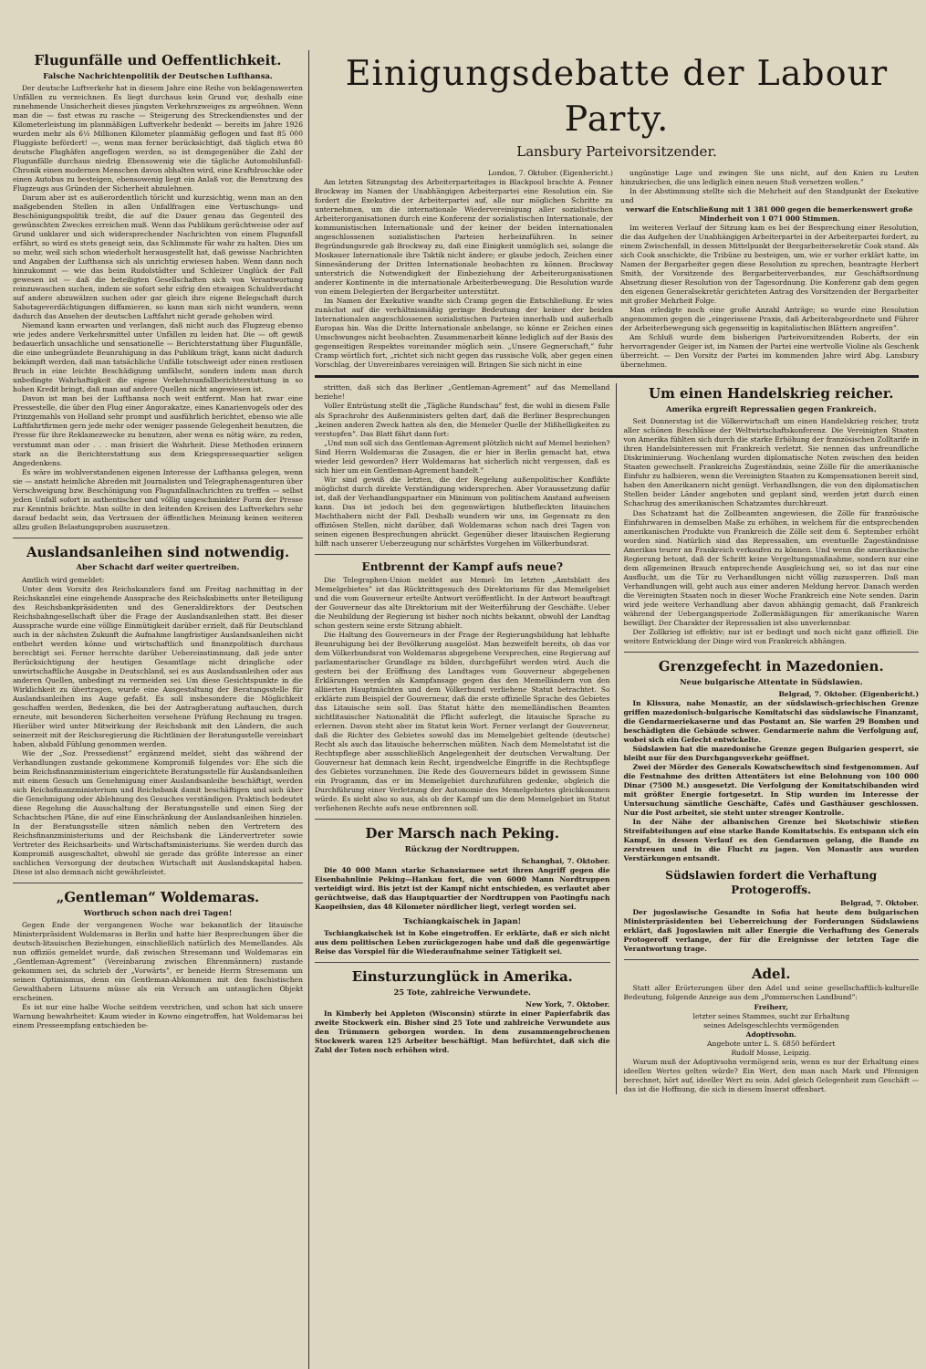Flugunfälle und Oeffentlichkeit.
Falsche Nachrichtenpolitik der Deutschen Lufthansa.
Der deutsche Luftverkehr hat in diesem Jahre eine Reihe von beklagenswerten Unfällen zu verzeichnen. Es liegt durchaus kein Grund vor, deshalb eine zunehmende Unsicherheit dieses jüngsten Verkehrszweiges zu argwöhnen. Wenn man die — fast etwas zu rasche — Steigerung des Streckendienstes und der Kilometerleistung im planmäßigen Luftverkehr bedenkt — bereits im Jahre 1926 wurden mehr als 6½ Millionen Kilometer planmäßig geflogen und fast 85 000 Fluggäste befördert! —, wenn man ferner berücksichtigt, daß täglich etwa 80 deutsche Flughäfen angeflogen werden, so ist demgegenüber die Zahl der Flugunfälle durchaus niedrig. Ebensowenig wie die tägliche Automobilunfall-Chronik einen modernen Menschen davon abhalten wird, eine Kraftdroschke oder einen Autobus zu besteigen, ebensowenig liegt ein Anlaß vor, die Benutzung des Flugzeugs aus Gründen der Sicherheit abzulehnen.
Darum aber ist es außerordentlich töricht und kurzsichtig, wenn man an den maßgebenden Stellen in allen Unfallfragen eine Vertuschungs- und Beschönigungspolitik treibt, die auf die Dauer genau das Gegenteil des gewünschten Zweckes erreichen muß. Wenn das Publikum gerüchtweise oder auf Grund unklarer und sich widersprechender Nachrichten von einem Flugunfall erfährt, so wird es stets geneigt sein, das Schlimmste für wahr zu halten. Dies um so mehr, weil sich schon wiederholt herausgestellt hat, daß gewisse Nachrichten und Angaben der Lufthansa sich als unrichtig erwiesen haben. Wenn dann noch hinzukommt — wie das beim Rudolstädter und Schleizer Unglück der Fall gewesen ist — daß die beteiligten Gesellschaften sich von Verantwortung reinzuwaschen suchen, indem sie sofort sehr eifrig den etwaigen Schuldverdacht auf andere abzuwälzen suchen oder gar gleich ihre eigene Belegschaft durch Sabotageverdächtigungen diffamieren, so kann man sich nicht wundern, wenn dadurch das Ansehen der deutschen Luftfahrt nicht gerade gehoben wird.
Niemand kann erwarten und verlangen, daß nicht auch das Flugzeug ebenso wie jedes andere Verkehrsmittel unter Unfällen zu leiden hat. Die — oft gewiß bedauerlich unsachliche und sensationelle — Berichterstattung über Flugunfälle, die eine unbegründete Beunruhigung in das Publikum trägt, kann nicht dadurch bekämpft werden, daß man tatsächliche Unfälle totschweigt oder einen restlosen Bruch in eine leichte Beschädigung umfälscht, sondern indem man durch unbedingte Wahrhaftigkeit die eigene Verkehrsunfallberichterstattung in so hohen Kredit bringt, daß man auf andere Quellen nicht angewiesen ist.
Davon ist man bei der Lufthansa noch weit entfernt. Man hat zwar eine Pressestelle, die über den Flug einer Angorakatze, eines Kanarienvogels oder des Prinzgemahls von Holland sehr prompt und ausführlich berichtet, ebenso wie alle Luftfahrtfirmen gern jede mehr oder weniger passende Gelegenheit benutzen, die Presse für ihre Reklamezwecke zu benutzen, aber wenn es nötig wäre, zu reden, verstummt man oder . . . man frisiert die Wahrheit. Diese Methoden erinnern stark an die Berichterstattung aus dem Kriegspressequartier seligen Angedenkens.
Es wäre im wohlverstandenen eigenen Interesse der Lufthansa gelegen, wenn sie — anstatt heimliche Abreden mit Journalisten und Telegraphenagenturen über Verschweigung bzw. Beschönigung von Flugunfallnachrichten zu treffen — selbst jeden Unfall sofort in authentischer und völlig ungeschminkter Form der Presse zur Kenntnis brächte. Man sollte in den leitenden Kreisen des Luftverkehrs sehr darauf bedacht sein, das Vertrauen der öffentlichen Meinung keinen weiteren allzu großen Belastungsproben auszusetzen.
Auslandsanleihen sind notwendig.
Aber Schacht darf weiter quertreiben.
Amtlich wird gemeldet:
Unter dem Vorsitz des Reichskanzlers fand am Freitag nachmittag in der Reichskanzlei eine eingehende Aussprache des Reichskabinetts unter Beteiligung des Reichsbankpräsidenten und des Generaldirektors der Deutschen Reichsbahngesellschaft über die Frage der Auslandsanleihen statt. Bei dieser Aussprache wurde eine völlige Einmütigkeit darüber erzielt, daß für Deutschland auch in der nächsten Zukunft die Aufnahme langfristiger Auslandsanleihen nicht entbehrt werden könne und wirtschaftlich und finanzpolitisch durchaus berechtigt sei. Ferner herrschte darüber Uebereinstimmung, daß jede unter Berücksichtigung der heutigen Gesamtlage nicht dringliche oder unwirtschaftliche Ausgabe in Deutschland, sei es aus Auslandsanleihen oder aus anderen Quellen, unbedingt zu vermeiden sei. Um diese Gesichtspunkte in die Wirklichkeit zu übertragen, wurde eine Ausgestaltung der Beratungsstelle für Auslandsanleihen ins Auge gefaßt. Es soll insbesondere die Möglichkeit geschaffen werden, Bedenken, die bei der Antragberatung auftauchen, durch erneute, mit besonderen Sicherheiten versehene Prüfung Rechnung zu tragen. Hierüber wird unter Mitwirkung der Reichsbank mit den Ländern, die auch seinerzeit mit der Reichsregierung die Richtlinien der Beratungsstelle vereinbart haben, alsbald Fühlung genommen werden.
Wie der „Soz. Pressedienst“ ergänzend meldet, sieht das während der Verhandlungen zustande gekommene Kompromiß folgendes vor: Ehe sich die beim Reichsfinanzministerium eingerichtete Beratungsstelle für Auslandsanleihen mit einem Gesuch um Genehmigung einer Auslandsanleihe beschäftigt, werden sich Reichsfinanzministerium und Reichsbank damit beschäftigen und sich über die Genehmigung oder Ablehnung des Gesuches verständigen. Praktisch bedeutet diese Regelung die Ausschaltung der Beratungsstelle und einen Sieg der Schachtschen Pläne, die auf eine Einschränkung der Auslandsanleihen hinzielen. In der Beratungsstelle sitzen nämlich neben den Vertretern des Reichsfinanzministeriums und der Reichsbank die Ländervertreter sowie Vertreter des Reichsarbeits- und Wirtschaftsministeriums. Sie werden durch das Kompromiß ausgeschaltet, obwohl sie gerade das größte Interesse an einer sachlichen Versorgung der deutschen Wirtschaft mit Auslandskapital haben. Diese ist also demnach nicht gewährleistet.
„Gentleman“ Woldemaras.
Wortbruch schon nach drei Tagen!
Gegen Ende der vergangenen Woche war bekanntlich der litauische Ministerpräsident Woldemaras in Berlin und hatte hier Besprechungen über die deutsch-litauischen Beziehungen, einschließlich natürlich des Memellandes. Als nun offiziös gemeldet wurde, daß zwischen Stresemann und Woldemaras ein „Gentleman-Agrement“ (Vereinbarung zwischen Ehrenmännern) zustande gekommen sei, da schrieb der „Vorwärts“, er beneide Herrn Stresemann um seinen Optimismus, denn ein Gentleman-Abkommen mit den faschistischen Gewalthabern Litauens müsse als ein Versuch am untauglichen Objekt erscheinen.
Es ist nur eine halbe Woche seitdem verstrichen, und schon hat sich unsere Warnung bewahrheitet: Kaum wieder in Kowno eingetroffen, hat Woldemaras bei einem Presseempfang entschieden be-
Einigungsdebatte der Labour Party.
Lansbury Parteivorsitzender.
London, 7. Oktober. (Eigenbericht.)
Am letzten Sitzungstag des Arbeiterparteitages in Blackpool brachte A. Fenner Brockway im Namen der Unabhängigen Arbeiterpartei eine Resolution ein. Sie fordert die Exekutive der Arbeiterpartei auf, alle nur möglichen Schritte zu unternehmen, um die internationale Wiedervereinigung aller sozialistischen Arbeiterorganisationen durch eine Konferenz der sozialistischen Internationale, der kommunistischen Internationale und der keiner der beiden Internationalen angeschlossenen sozialistischen Parteien herbeizuführen. In seiner Begründungsrede gab Brockway zu, daß eine Einigkeit unmöglich sei, solange die Moskauer Internationale ihre Taktik nicht ändere; er glaube jedoch, Zeichen einer Sinnesänderung der Dritten Internationale beobachten zu können. Brockway unterstrich die Notwendigkeit der Einbeziehung der Arbeiterorganisationen anderer Kontinente in die internationale Arbeiterbewegung. Die Resolution wurde von einem Delegierten der Bergarbeiter unterstützt.
Im Namen der Exekutive wandte sich Cramp gegen die Entschließung. Er wies zunächst auf die verhältnismäßig geringe Bedeutung der keiner der beiden Internationalen angeschlossenen sozialistischen Parteien innerhalb und außerhalb Europas hin. Was die Dritte Internationale anbelange, so könne er Zeichen eines Umschwunges nicht beobachten. Zusammenarbeit könne lediglich auf der Basis des gegenseitigen Respektes voreinander möglich sein. „Unsere Gegnerschaft,“ fuhr Cramp wörtlich fort, „richtet sich nicht gegen das russische Volk, aber gegen einen Vorschlag, der Unvereinbares vereinigen will. Bringen Sie sich nicht in eine
ungünstige Lage und zwingen Sie uns nicht, auf den Knien zu Leuten hinzukriechen, die uns lediglich einen neuen Stoß versetzen wollen.“
In der Abstimmung stellte sich die Mehrheit auf den Standpunkt der Exekutive und
verwarf die Entschließung mit 1 381 000 gegen die bemerkenswert große Minderheit von 1 071 000 Stimmen.
Im weiteren Verlauf der Sitzung kam es bei der Besprechung einer Resolution, die das Aufgehen der Unabhängigen Arbeiterpartei in der Arbeiterpartei fordert, zu einem Zwischenfall, in dessen Mittelpunkt der Bergarbeitersekretär Cook stand. Als sich Cook anschickte, die Tribüne zu besteigen, um, wie er vorher erklärt hatte, im Namen der Bergarbeiter gegen diese Resolution zu sprechen, beantragte Herbert Smith, der Vorsitzende des Bergarbeiterverbandes, zur Geschäftsordnung Absetzung dieser Resolution von der Tagesordnung. Die Konferenz gab dem gegen den eigenen Generalsekretär gerichteten Antrag des Vorsitzenden der Bergarbeiter mit großer Mehrheit Folge.
Man erledigte noch eine große Anzahl Anträge; so wurde eine Resolution angenommen gegen die „eingerissene Praxis, daß Arbeiterabgeordnete und Führer der Arbeiterbewegung sich gegenseitig in kapitalistischen Blättern angreifen“.
Am Schluß wurde dem bisherigen Parteivorsitzenden Roberts, der ein hervorragender Geiger ist, im Namen der Partei eine wertvolle Violine als Geschenk überreicht. — Den Vorsitz der Partei im kommenden Jahre wird Abg. Lansbury übernehmen.
stritten, daß sich das Berliner „Gentleman-Agrement“ auf das Memelland beziehe!
Voller Entrüstung stellt die „Tägliche Rundschau“ fest, die wohl in diesem Falle als Sprachrohr des Außenministers gelten darf, daß die Berliner Besprechungen „keinen anderen Zweck hatten als den, die Memeler Quelle der Mißhelligkeiten zu verstopfen“. Das Blatt fährt dann fort:
„Und nun soll sich das Gentleman-Agrement plötzlich nicht auf Memel beziehen? Sind Herrn Woldemaras die Zusagen, die er hier in Berlin gemacht hat, etwa wieder leid geworden? Herr Woldemaras hat sicherlich nicht vergessen, daß es sich hier um ein Gentleman-Agrement handelt.“
Wir sind gewiß die letzten, die der Regelung außenpolitischer Konflikte möglichst durch direkte Verständigung widersprechen. Aber Voraussetzung dafür ist, daß der Verhandlungspartner ein Minimum von politischem Anstand aufweisen kann. Das ist jedoch bei den gegenwärtigen blutbefleckten litauischen Machthabern nicht der Fall. Deshalb wundern wir uns, im Gegensatz zu den offiziösen Stellen, nicht darüber, daß Woldemaras schon nach drei Tagen von seinen eigenen Besprechungen abrückt. Gegenüber dieser litauischen Regierung hilft nach unserer Ueberzeugung nur schärfstes Vorgehen im Völkerbundsrat.
Entbrennt der Kampf aufs neue?
Die Telegraphen-Union meldet aus Memel: Im letzten „Amtsblatt des Memelgebietes“ ist das Rücktrittsgesuch des Direktoriums für das Memelgebiet und die vom Gouverneur erteilte Antwort veröffentlicht. In der Antwort beauftragt der Gouverneur das alte Direktorium mit der Weiterführung der Geschäfte. Ueber die Neubildung der Regierung ist bisher noch nichts bekannt, obwohl der Landtag schon gestern seine erste Sitzung abhielt.
Die Haltung des Gouverneurs in der Frage der Regierungsbildung hat lebhafte Beunruhigung bei der Bevölkerung ausgelöst. Man bezweifelt bereits, ob das vor dem Völkerbundsrat von Woldemaras abgegebene Versprechen, eine Regierung auf parlamentarischer Grundlage zu bilden, durchgeführt werden wird. Auch die gestern bei der Eröffnung des Landtages vom Gouverneur abgegebenen Erklärungen werden als Kampfansage gegen das den Memelländern von den alliierten Hauptmächten und dem Völkerbund verliehene Statut betrachtet. So erklärte zum Beispiel der Gouverneur, daß die erste offizielle Sprache des Gebietes das Litauische sein soll. Das Statut hätte den memelländischen Beamten nichtlitauischer Nationalität die Pflicht auferlegt, die litauische Sprache zu erlernen. Davon steht aber im Statut kein Wort. Ferner verlangt der Gouverneur, daß die Richter des Gebietes sowohl das im Memelgebiet geltende (deutsche) Recht als auch das litauische beherrschen müßten. Nach dem Memelstatut ist die Rechtspflege aber ausschließlich Angelegenheit der deutschen Verwaltung. Der Gouverneur hat demnach kein Recht, irgendwelche Eingriffe in die Rechtspflege des Gebietes vorzunehmen. Die Rede des Gouverneurs bildet in gewissem Sinne ein Programm, das er im Memelgebiet durchzuführen gedenke, obgleich die Durchführung einer Verletzung der Autonomie des Memelgebietes gleichkommen würde. Es sieht also so aus, als ob der Kampf um die dem Memelgebiet im Statut verliehenen Rechte aufs neue entbrennen soll.
Der Marsch nach Peking.
Rückzug der Nordtruppen.
Schanghai, 7. Oktober.
Die 40 000 Mann starke Schansiarmee setzt ihren Angriff gegen die Eisenbahnlinie Peking—Hankau fort, die von 6000 Mann Nordtruppen verteidigt wird. Bis jetzt ist der Kampf nicht entschieden, es verlautet aber gerüchtweise, daß das Hauptquartier der Nordtruppen von Paotingfu nach Kaopeihsien, das 48 Kilometer nördlicher liegt, verlegt worden sei.
Tschiangkaischek in Japan!
Tschiangkaischek ist in Kobe eingetroffen. Er erklärte, daß er sich nicht aus dem politischen Leben zurückgezogen habe und daß die gegenwärtige Reise das Vorspiel für die Wiederaufnahme seiner Tätigkeit sei.
Einsturzunglück in Amerika.
25 Tote, zahlreiche Verwundete.
New York, 7. Oktober.
In Kimberly bei Appleton (Wisconsin) stürzte in einer Papierfabrik das zweite Stockwerk ein. Bisher sind 25 Tote und zahlreiche Verwundete aus den Trümmern geborgen worden. In dem zusammengebrochenen Stockwerk waren 125 Arbeiter beschäftigt. Man befürchtet, daß sich die Zahl der Toten noch erhöhen wird.
Um einen Handelskrieg reicher.
Amerika ergreift Repressalien gegen Frankreich.
Seit Donnerstag ist die Völkerwirtschaft um einen Handelskrieg reicher, trotz aller schönen Beschlüsse der Weltwirtschaftskonferenz. Die Vereinigten Staaten von Amerika fühlten sich durch die starke Erhöhung der französischen Zolltarife in ihren Handelsinteressen mit Frankreich verletzt. Sie nennen das unfreundliche Diskriminierung. Wochenlang wurden diplomatische Noten zwischen den beiden Staaten gewechselt. Frankreichs Zugeständnis, seine Zölle für die amerikanische Einfuhr zu halbieren, wenn die Vereinigten Staaten zu Kompensationen bereit sind, haben den Amerikanern nicht genügt. Verhandlungen, die von den diplomatischen Stellen beider Länder angeboten und geplant sind, werden jetzt durch einen Schachzug des amerikanischen Schatzamtes durchkreuzt.
Das Schatzamt hat die Zollbeamten angewiesen, die Zölle für französische Einfuhrwaren in demselben Maße zu erhöhen, in welchem für die entsprechenden amerikanischen Produkte von Frankreich die Zölle seit dem 6. September erhöht worden sind. Natürlich sind das Repressalien, um eventuelle Zugeständnisse Amerikas teurer an Frankreich verkaufen zu können. Und wenn die amerikanische Regierung betont, daß der Schritt keine Vergeltungsmaßnahme, sondern nur eine dem allgemeinen Brauch entsprechende Ausgleichung sei, so ist das nur eine Ausflucht, um die Tür zu Verhandlungen nicht völlig zuzusperren. Daß man Verhandlungen will, geht auch aus einer anderen Meldung hervor. Danach werden die Vereinigten Staaten noch in dieser Woche Frankreich eine Note senden. Darin wird jede weitere Verhandlung aber davon abhängig gemacht, daß Frankreich während der Uebergangsperiode Zollermäßigungen für amerikanische Waren bewilligt. Der Charakter der Repressalien ist also unverkennbar.
Der Zollkrieg ist effektiv; nur ist er bedingt und noch nicht ganz offiziell. Die weitere Entwicklung der Dinge wird von Frankreich abhängen.
Grenzgefecht in Mazedonien.
Neue bulgarische Attentate in Südslawien.
Belgrad, 7. Oktober. (Eigenbericht.)
In Klissura, nahe Monastir, an der südslawisch-griechischen Grenze griffen mazedonisch-bulgarische Komitatschi das südslawische Finanzamt, die Gendarmeriekaserne und das Postamt an. Sie warfen 29 Bomben und beschädigten die Gebäude schwer. Gendarmerie nahm die Verfolgung auf, wobei sich ein Gefecht entwickelte.
Südslawien hat die mazedonische Grenze gegen Bulgarien gesperrt, sie bleibt nur für den Durchgangsverkehr geöffnet.
Zwei der Mörder des Generals Kowatschewitsch sind festgenommen. Auf die Festnahme des dritten Attentäters ist eine Belohnung von 100 000 Dinar (7500 M.) ausgesetzt. Die Verfolgung der Komitatschibanden wird mit größter Energie fortgesetzt. In Stip wurden im Interesse der Untersuchung sämtliche Geschäfte, Cafés und Gasthäuser geschlossen. Nur die Post arbeitet, sie steht unter strenger Kontrolle.
In der Nähe der albanischen Grenze bei Skotschiwir stießen Streifabteilungen auf eine starke Bande Komitatschis. Es entspann sich ein Kampf, in dessen Verlauf es den Gendarmen gelang, die Bande zu zerstreuen und in die Flucht zu jagen. Von Monastir aus wurden Verstärkungen entsandt.
Südslawien fordert die Verhaftung Protogeroffs.
Belgrad, 7. Oktober.
Der jugoslawische Gesandte in Sofia hat heute dem bulgarischen Ministerpräsidenten bei Ueberreichung der Forderungen Südslawiens erklärt, daß Jugoslawien mit aller Energie die Verhaftung des Generals Protogeroff verlange, der für die Ereignisse der letzten Tage die Verantwortung trage.
Adel.
Statt aller Erörterungen über den Adel und seine gesellschaftlich-kulturelle Bedeutung, folgende Anzeige aus dem „Pommerschen Landbund“:
Freiherr,
letzter seines Stammes, sucht zur Erhaltung
seines Adelsgeschlechts vermögenden
Adoptivsohn.
Angebote unter L. S. 6850 befördert
Rudolf Mosse, Leipzig.
Warum muß der Adoptivsohn vermögend sein, wenn es nur der Erhaltung eines ideellen Wertes gelten würde? Ein Wert, den man nach Mark und Pfennigen berechnet, hört auf, ideeller Wert zu sein. Adel gleich Gelegenheit zum Geschäft — das ist die Hoffnung, die sich in diesem Inserat offenbart.